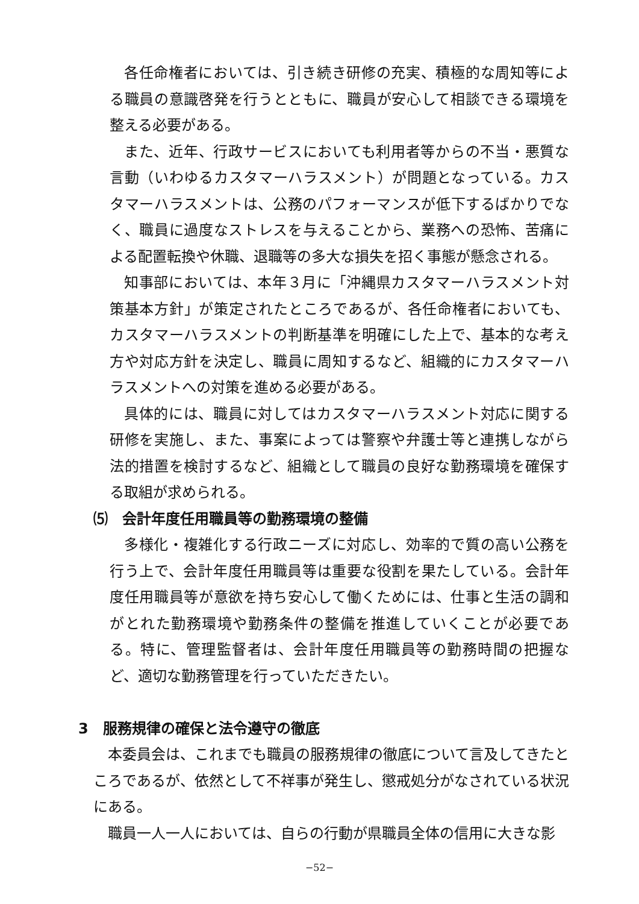各任命権者においては、引き続き研修の充実、積極的な周知等による職員の意識啓発を行うとともに、職員が安心して相談できる環境を整える必要がある。
また、近年、行政サービスにおいても利用者等からの不当・悪質な言動（いわゆるカスタマーハラスメント）が問題となっている。カスタマーハラスメントは、公務のパフォーマンスが低下するばかりでなく、職員に過度なストレスを与えることから、業務への恐怖、苦痛による配置転換や休職、退職等の多大な損失を招く事態が懸念される。
知事部においては、本年３月に「沖縄県カスタマーハラスメント対策基本方針」が策定されたところであるが、各任命権者においても、カスタマーハラスメントの判断基準を明確にした上で、基本的な考え方や対応方針を決定し、職員に周知するなど、組織的にカスタマーハラスメントへの対策を進める必要がある。
具体的には、職員に対してはカスタマーハラスメント対応に関する研修を実施し、また、事案によっては警察や弁護士等と連携しながら法的措置を検討するなど、組織として職員の良好な勤務環境を確保する取組が求められる。
⑸　会計年度任用職員等の勤務環境の整備
多様化・複雑化する行政ニーズに対応し、効率的で質の高い公務を行う上で、会計年度任用職員等は重要な役割を果たしている。会計年度任用職員等が意欲を持ち安心して働くためには、仕事と生活の調和がとれた勤務環境や勤務条件の整備を推進していくことが必要である。特に、管理監督者は、会計年度任用職員等の勤務時間の把握など、適切な勤務管理を行っていただきたい。
3　服務規律の確保と法令遵守の徹底
本委員会は、これまでも職員の服務規律の徹底について言及してきたところであるが、依然として不祥事が発生し、懲戒処分がなされている状況にある。
職員一人一人においては、自らの行動が県職員全体の信用に大きな影
−52−